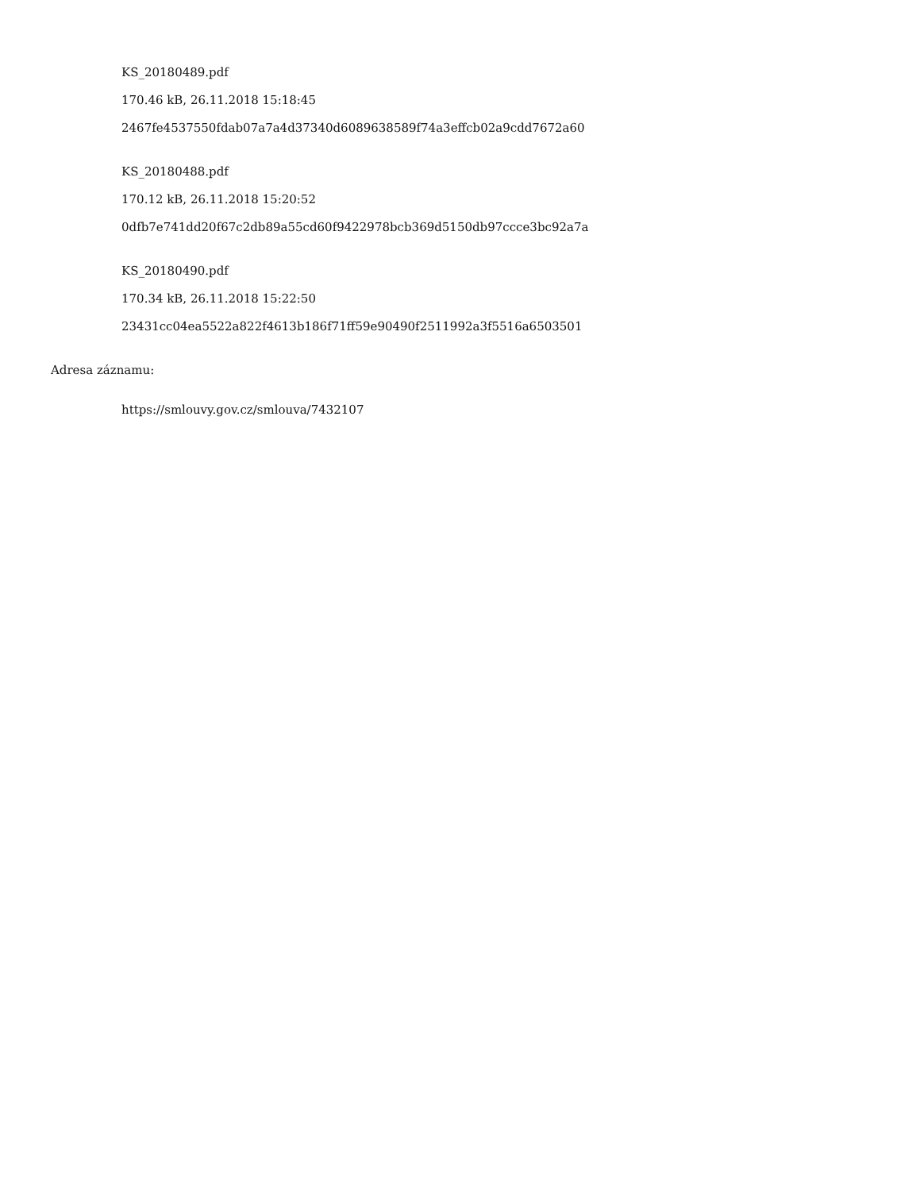KS_20180489.pdf
170.46 kB, 26.11.2018 15:18:45
2467fe4537550fdab07a7a4d37340d6089638589f74a3effcb02a9cdd7672a60
KS_20180488.pdf
170.12 kB, 26.11.2018 15:20:52
0dfb7e741dd20f67c2db89a55cd60f9422978bcb369d5150db97ccce3bc92a7a
KS_20180490.pdf
170.34 kB, 26.11.2018 15:22:50
23431cc04ea5522a822f4613b186f71ff59e90490f2511992a3f5516a6503501
Adresa záznamu:
https://smlouvy.gov.cz/smlouva/7432107